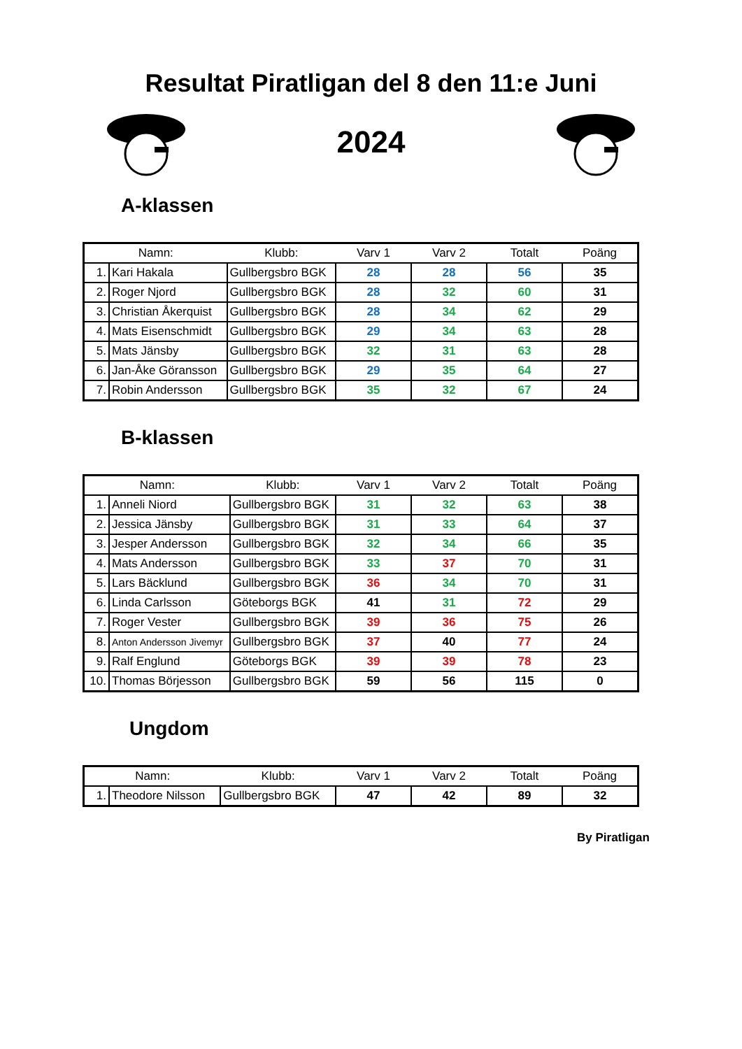Resultat Piratligan del 8 den 11:e Juni
2024
A-klassen
| Namn: | | Klubb: | Varv 1 | Varv 2 | Totalt | Poäng |
| --- | --- | --- | --- | --- | --- | --- |
| 1. | Kari Hakala | Gullbergsbro BGK | 28 | 28 | 56 | 35 |
| 2. | Roger Njord | Gullbergsbro BGK | 28 | 32 | 60 | 31 |
| 3. | Christian Åkerquist | Gullbergsbro BGK | 28 | 34 | 62 | 29 |
| 4. | Mats Eisenschmidt | Gullbergsbro BGK | 29 | 34 | 63 | 28 |
| 5. | Mats Jänsby | Gullbergsbro BGK | 32 | 31 | 63 | 28 |
| 6. | Jan-Åke Göransson | Gullbergsbro BGK | 29 | 35 | 64 | 27 |
| 7. | Robin Andersson | Gullbergsbro BGK | 35 | 32 | 67 | 24 |
B-klassen
| Namn: | | Klubb: | Varv 1 | Varv 2 | Totalt | Poäng |
| --- | --- | --- | --- | --- | --- | --- |
| 1. | Anneli Niord | Gullbergsbro BGK | 31 | 32 | 63 | 38 |
| 2. | Jessica Jänsby | Gullbergsbro BGK | 31 | 33 | 64 | 37 |
| 3. | Jesper Andersson | Gullbergsbro BGK | 32 | 34 | 66 | 35 |
| 4. | Mats Andersson | Gullbergsbro BGK | 33 | 37 | 70 | 31 |
| 5. | Lars Bäcklund | Gullbergsbro BGK | 36 | 34 | 70 | 31 |
| 6. | Linda Carlsson | Göteborgs BGK | 41 | 31 | 72 | 29 |
| 7. | Roger Vester | Gullbergsbro BGK | 39 | 36 | 75 | 26 |
| 8. | Anton Andersson Jivemyr | Gullbergsbro BGK | 37 | 40 | 77 | 24 |
| 9. | Ralf Englund | Göteborgs BGK | 39 | 39 | 78 | 23 |
| 10. | Thomas Börjesson | Gullbergsbro BGK | 59 | 56 | 115 | 0 |
Ungdom
| Namn: | | Klubb: | Varv 1 | Varv 2 | Totalt | Poäng |
| --- | --- | --- | --- | --- | --- | --- |
| 1. | Theodore Nilsson | Gullbergsbro BGK | 47 | 42 | 89 | 32 |
By Piratligan